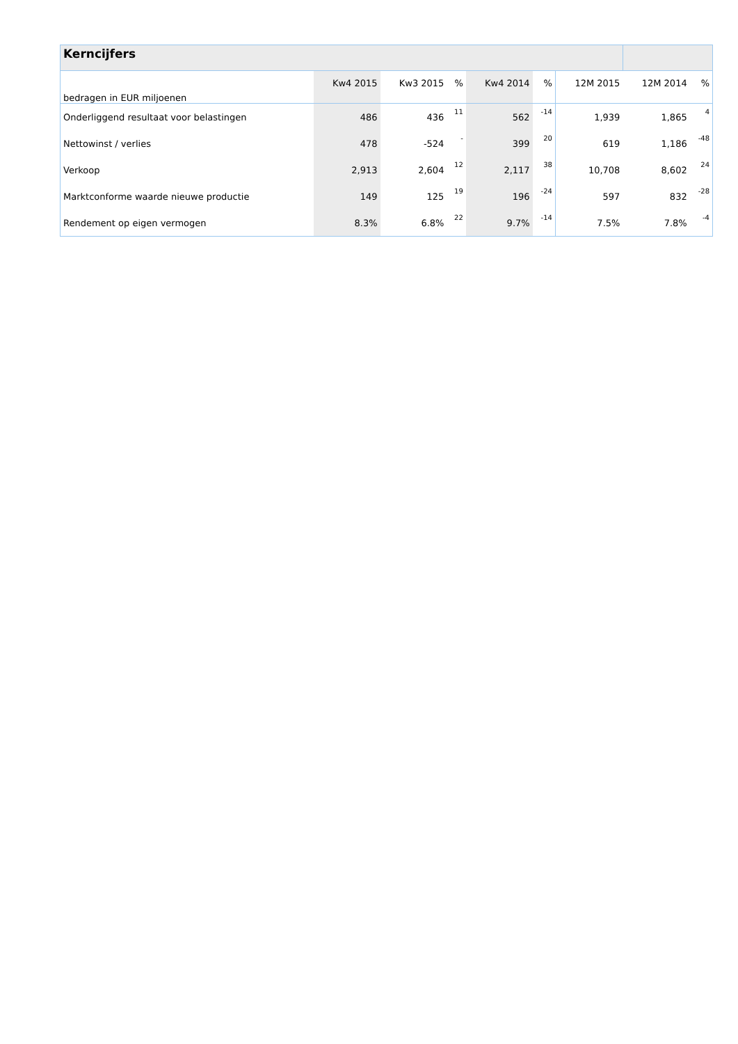| Kerncijfers | | | | | | | | |
| --- | --- | --- | --- | --- | --- | --- | --- | --- |
| bedragen in EUR miljoenen | Kw4 2015 | Kw3 2015 | % | Kw4 2014 | % | 12M 2015 | 12M 2014 | % |
| Onderliggend resultaat voor belastingen | 486 | 436 | 11 | 562 | -14 | 1,939 | 1,865 | 4 |
| Nettowinst / verlies | 478 | -524 | - | 399 | 20 | 619 | 1,186 | -48 |
| Verkoop | 2,913 | 2,604 | 12 | 2,117 | 38 | 10,708 | 8,602 | 24 |
| Marktconforme waarde nieuwe productie | 149 | 125 | 19 | 196 | -24 | 597 | 832 | -28 |
| Rendement op eigen vermogen | 8.3% | 6.8% | 22 | 9.7% | -14 | 7.5% | 7.8% | -4 |